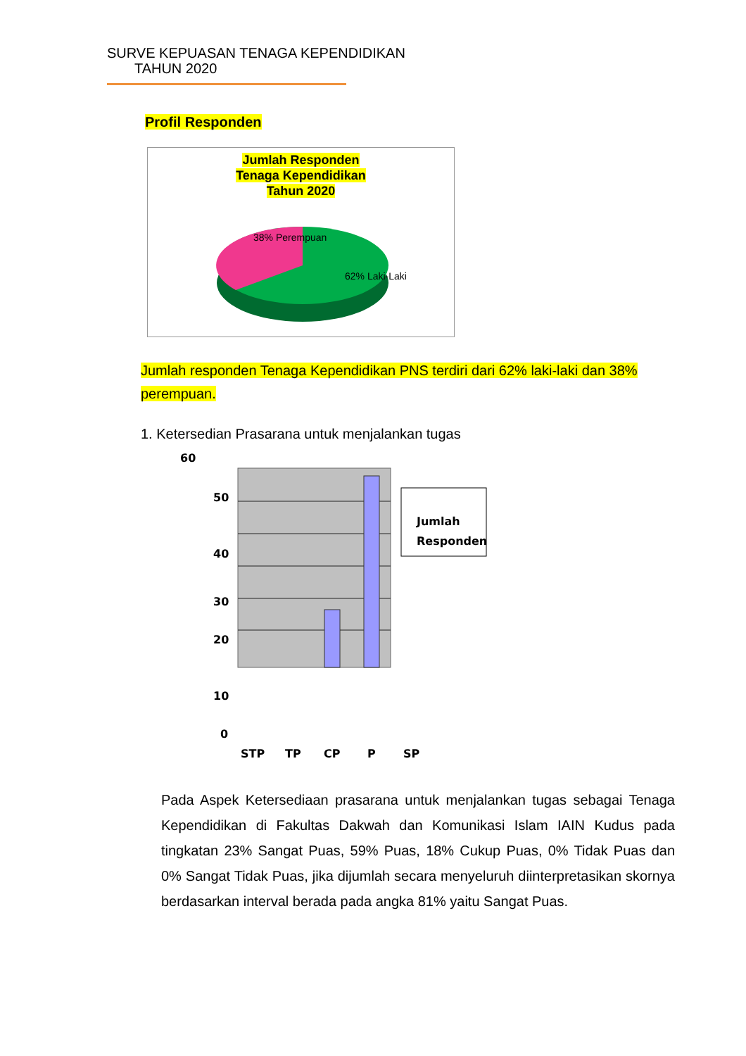SURVE KEPUASAN TENAGA KEPENDIDIKAN
TAHUN 2020
Profil Responden
Jumlah Responden
Tenaga Kependidikan
Tahun 2020
38% Perempuan
62% Laki-Laki
Jumlah responden Tenaga Kependidikan PNS terdiri dari 62% laki-laki dan 38% perempuan.
1. Ketersedian Prasarana untuk menjalankan tugas
60
50
40
30
20
10
0
STP
TP
CP
P
SP
Jumlah
Responden
Pada Aspek Ketersediaan prasarana untuk menjalankan tugas sebagai Tenaga Kependidikan di Fakultas Dakwah dan Komunikasi Islam IAIN Kudus pada tingkatan 23% Sangat Puas, 59% Puas, 18% Cukup Puas, 0% Tidak Puas dan 0% Sangat Tidak Puas, jika dijumlah secara menyeluruh diinterpretasikan skornya berdasarkan interval berada pada angka 81% yaitu Sangat Puas.